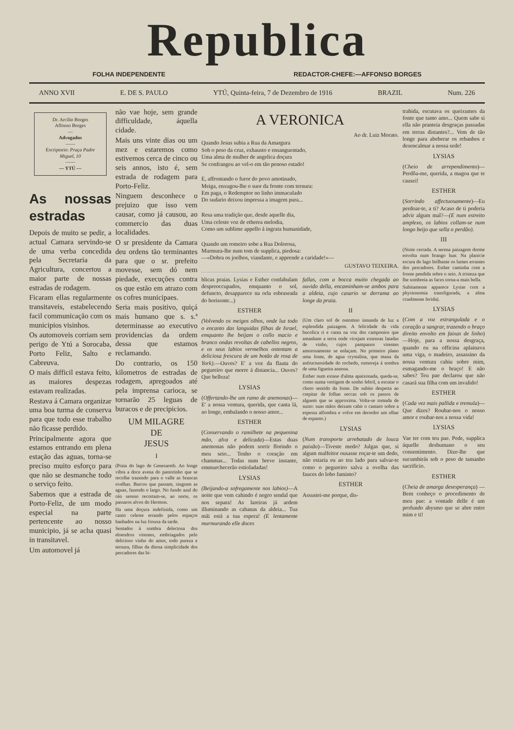Republica
FOLHA INDEPENDENTE REDACTOR-CHEFE:—AFFONSO BORGES
ANNO XVII E. DE S. PAULO YTÚ, Quinta-feira, 7 de Dezembro de 1916 BRAZIL Num. 226
Dr. Arcilio Borges
Affonso Borges
—
Advogados
——
Escriptorio: Praça Padre Miguel, 10
——
— YTÚ —
As nossas estradas
Depois de muito se pedir, a actual Camara servindo-se de uma verba concedida pela Secretaria da Agricultura, concertou a maior parte de nossas estradas de rodagem.
Ficaram ellas regularmente transitaveis, estabelecendo facil communicação com os municipios visinhos.
Os automoveis corriam sem perigo de Ytú a Sorocaba, Porto Feliz, Salto e Cabreuva.
O mais difficil estava feito, as maiores despezas estavam realizadas.
Restava á Camara organizar uma boa turma de conserva para que todo esse trabalho não ficasse perdido.
Principalmente agora que estamos entrando em plena estação das aguas, torna-se preciso muito esforço para que não se desmanche todo o serviço feito.
Sabemos que a estrada de Porto-Feliz, de um modo especial na parte pertencente ao nosso municipio, já se acha quasi in transitavel.
Um automovel já
não vae hoje, sem grande difficuldade, áquella cidade.
Mais uns vinte dias ou um mez e estaremos como estivemos cerca de cinco ou seis annos, isto é, sem estrada de rodagem para Porto-Feliz.
Ninguem desconhece o prejuizo que isso vem causar, como já causou, ao commercio das duas localidades.
O sr presidente da Camara deu ordens tão terminantes para que o sr. prefeito movesse, sem dó nem piedade, execuções contra os que estão em atrazo com os cofres municipaes.
Seria mais positivo, quiçá mais humano que s. s.ª determinasse ao executivo providencias da ordem dessa que estamos reclamando.
Do contrario, os 150 kilometros de estradas de rodagem, apregoados até pela imprensa carioca, se tornarão 25 leguas de buracos e de precipicios.
UM MILAGRE
DE
JESUS
I
(Praia do lago de Genesareth. Ao longe vibra a doce avena do pastorinho que se recolhe trazendo para o valle as brancas ovelhas. Barcos que passam, singram as aguas, fazendo o largo. No fundo azul do céo sereno recortam-se, ao norte, os passaros alvos do Hermon.
Ha uma doçura indefinida, como um canto celeste errando pelos espaços banhados na luz frouxa da tarde.
Sentados á sombra delectosa dos eloendros virentes, embriagados pelo delicioso vinho do amor, todo pureza e ternura, filhas da ditosa simplicidade dos pescadores das bi-
A VERONICA
Ao dr. Luiz Morato.
Quando Jesus subia a Rua da Amargura
Sob o peso da cruz, exhausto e ensanguentado,
Uma alma de mulher de angelica doçura
Se confrangeu ao vel-o em tão penoso estado!
E, affrontando o furor do povo amotinado,
Meiga, enxugou-lhe o suor da fronte com ternura:
Em paga, o Redemptor no linho immaculado
Do sudario deixou impressa a imagem pura...
Resa uma tradição que, desde aquelle dia,
Uma celeste voz de etherea melodia,
Como um sublime appello á ingrata humanidade,
Quando um romeiro sobe a Rua Dolorosa,
Murmura-lhe num tom de supplica, piedosa:
—«Dobra os joelhos, viandante, e apprende a caridade!»—
GUSTAVO TEIXEIRA.
blicas praias. Lysias e Esther confabulam despreoccupados, emquanto o sol, defuncto, desapparece na orla esbraseada do horisonte...)
ESTHER
(Volvendo os meigos olhos, onde luz todo o encanto das languidas filhas de Israel, emquanto lhe beijam o collo macio e branco ondas revoltas de cabellos negros, e os seus labios vermelhos ostentam a deliciosa frescura de um botão de rosa de York).—Ouves? E' a voz da flauta do pegureiro que morre á distancia... Ouves? Que belleza!
LYSIAS
(Offertando-lhe um ramo de anemonas)—E' a nossa ventura, querida, que canta lá, ao longe, embalando o nosso amor...
ESTHER
(Conservando o ramilhete na pequenina mão, alva e delicada)—Estas duas anemonas não podem sorrir florindo o meu seio... Tenho o coração em chammas... Todas num breve instante, emmurchecerão estioladadas!
LYSIAS
(Beijando-a sofregamente nos labios)—A noite que vem cahindo é negro sendal que nos separa! As lareiras já ardem illuminando as cabanas da aldeia... Tua mãi está a tua espera! (E lentamente murmurando elle doces
fallas, com a bocca muito chegada ao ouvido della, encaminham-se ambos para a aldeia, cujo casario se derrama ao longe da praia.
II
(Um claro sol de outomno innunda de luz a esplendida paizagem. A felicidade da vida bucolica ri e canta na voz dos camponios que amanham a terra onde vicejam extensas latadas de vinho, cujos pampanos virentes amorosamente se enlaçam. No primeiro plano uma fonte, de agua crystalina, que mana da anfructuosidade do rochedo, rumoreja á sombra de uma figueira annosa.
Esther num extase d'alma apaixonada, queda-se, como numa vertigem de sonho febril, a escutar o choro sentido da fonte. De subito desperta ao crepitar de folhas seccas sob os passos de alguem que se approxima. Volta-se tomada de susto: suas mãos deixam cahir o cantaro sobre a espessa alfombra e volve em derredor um olhar de espanto.)
LYSIAS
(Num transporte arrebatado de louca paixão)—Tiveste medo? Julgas que, si algum malfeitor ousasse roçar-te um dedo, não estaria eu ao teu lado para salvar-te como o pegureiro salva a ovelha das fauces do lobo faminto?
ESTHER
Assustei-me porque, dis-
trahida, escutava os queixumes da fonte que tanto amo... Quem sabe si ella não pranteia desgraças passadas em terras distantes?... Vem de tão longe para abeberar os rebanhos e desencalmar a nossa sede!
LYSIAS
(Cheio de arrependimento)—Perdôa-me, querida, a magoa que te causei!
ESTHER
(Sorrindo affectuosamente)—Eu perdoar-te, a ti? Acaso de ti poderia advir algum mal?—(E num estreito amplexo, os labios collam-se num longo beijo que sella o perdão).
III
(Noite cerrada. A serena paizagem dorme envolta num brango luar. Na planicie escura do lago brilhante os lumes errantes dos pescadores. Esther caminha com a fronte pendida sobre o seio. A tristeza que lhe sombreia as faces torna-a mais bella.
Subitamente apparece Lysias com a physionomia transfigurada, a alma cruelmente ferida).
LYSIAS
(Com a voz estrangulada e o coração a sangrar, trazendo o braço direito envolto em faixas de linho)—Hoje, para a nossa desgraça, quando eu na officina aplainava uma viga, o madeiro, assassino da nossa ventura cahiu sobre mim, esmagando-me o braço! E não sabes? Teu pae declarou que não casará sua filha com um invalido!
ESTHER
(Cada vez mais pallida e tremula)—Que dizes? Roubar-nos o nosso amor e roubar-nos a nossa vida!
LYSIAS
Vae ter com teu pae. Pede, supplica áquelle deshumano o seu consentimento. Dize-lhe que sucumbirás sob o peso de tamanho sacrificio.
ESTHER
(Cheia de amarga desesperança) — Bem conheço o procedimento de meu pae: a vontade delle é um profundo abysmo que se abre entre mim e ti!